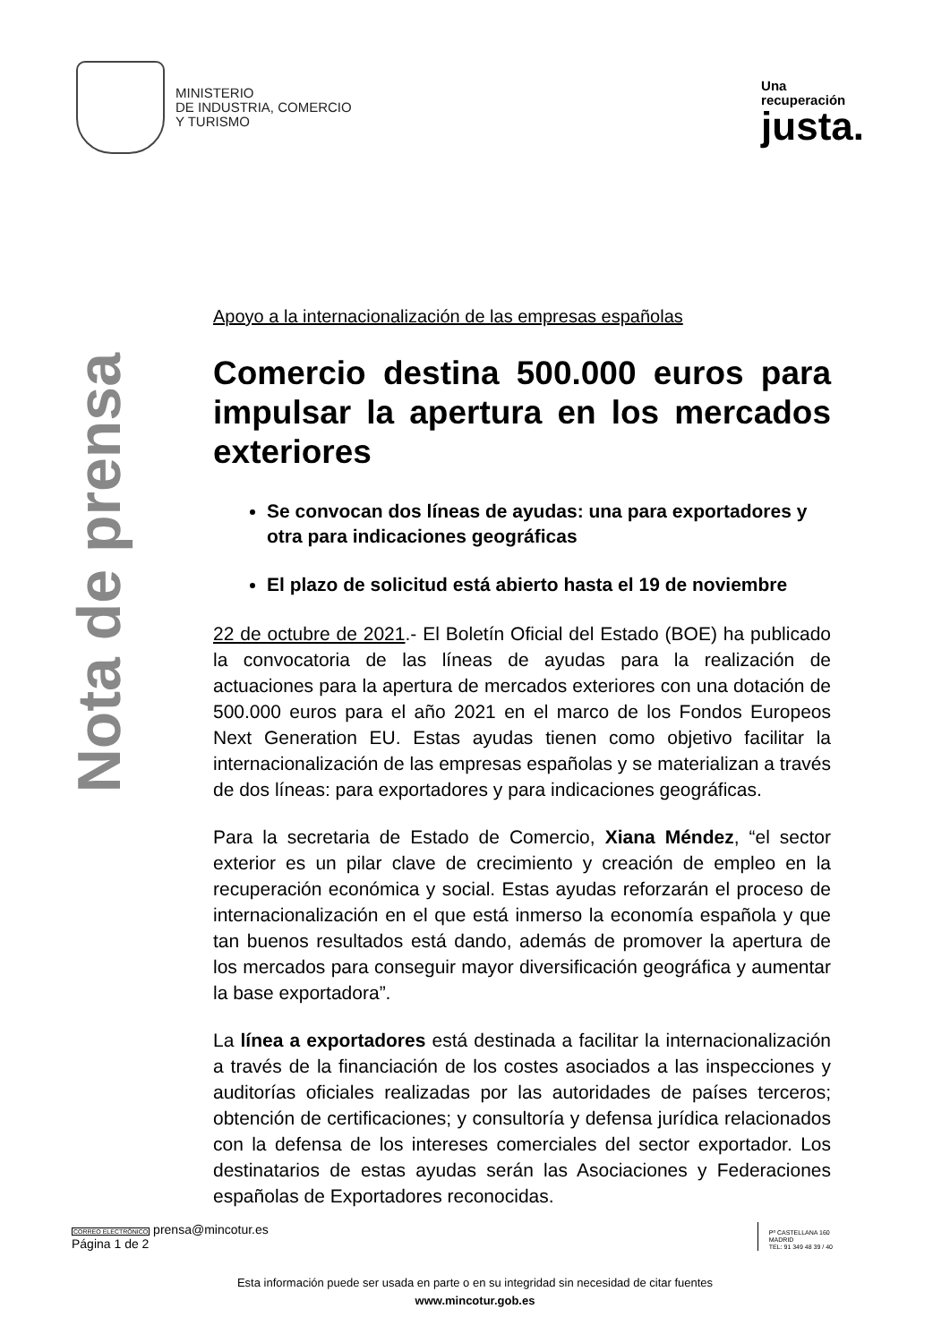MINISTERIO
DE INDUSTRIA, COMERCIO
Y TURISMO
Una
recuperación
justa.
Nota de prensa
Apoyo a la internacionalización de las empresas españolas
Comercio destina 500.000 euros para impulsar la apertura en los mercados exteriores
Se convocan dos líneas de ayudas: una para exportadores y otra para indicaciones geográficas
El plazo de solicitud está abierto hasta el 19 de noviembre
22 de octubre de 2021.- El Boletín Oficial del Estado (BOE) ha publicado la convocatoria de las líneas de ayudas para la realización de actuaciones para la apertura de mercados exteriores con una dotación de 500.000 euros para el año 2021 en el marco de los Fondos Europeos Next Generation EU. Estas ayudas tienen como objetivo facilitar la internacionalización de las empresas españolas y se materializan a través de dos líneas: para exportadores y para indicaciones geográficas.
Para la secretaria de Estado de Comercio, Xiana Méndez, “el sector exterior es un pilar clave de crecimiento y creación de empleo en la recuperación económica y social. Estas ayudas reforzarán el proceso de internacionalización en el que está inmerso la economía española y que tan buenos resultados está dando, además de promover la apertura de los mercados para conseguir mayor diversificación geográfica y aumentar la base exportadora”.
La línea a exportadores está destinada a facilitar la internacionalización a través de la financiación de los costes asociados a las inspecciones y auditorías oficiales realizadas por las autoridades de países terceros; obtención de certificaciones; y consultoría y defensa jurídica relacionados con la defensa de los intereses comerciales del sector exportador. Los destinatarios de estas ayudas serán las Asociaciones y Federaciones españolas de Exportadores reconocidas.
CORREO ELECTRÓNICO prensa@mincotur.es
Página 1 de 2
Pº CASTELLANA 160
MADRID
TEL: 91 349 48 39 / 40
Esta información puede ser usada en parte o en su integridad sin necesidad de citar fuentes
www.mincotur.gob.es